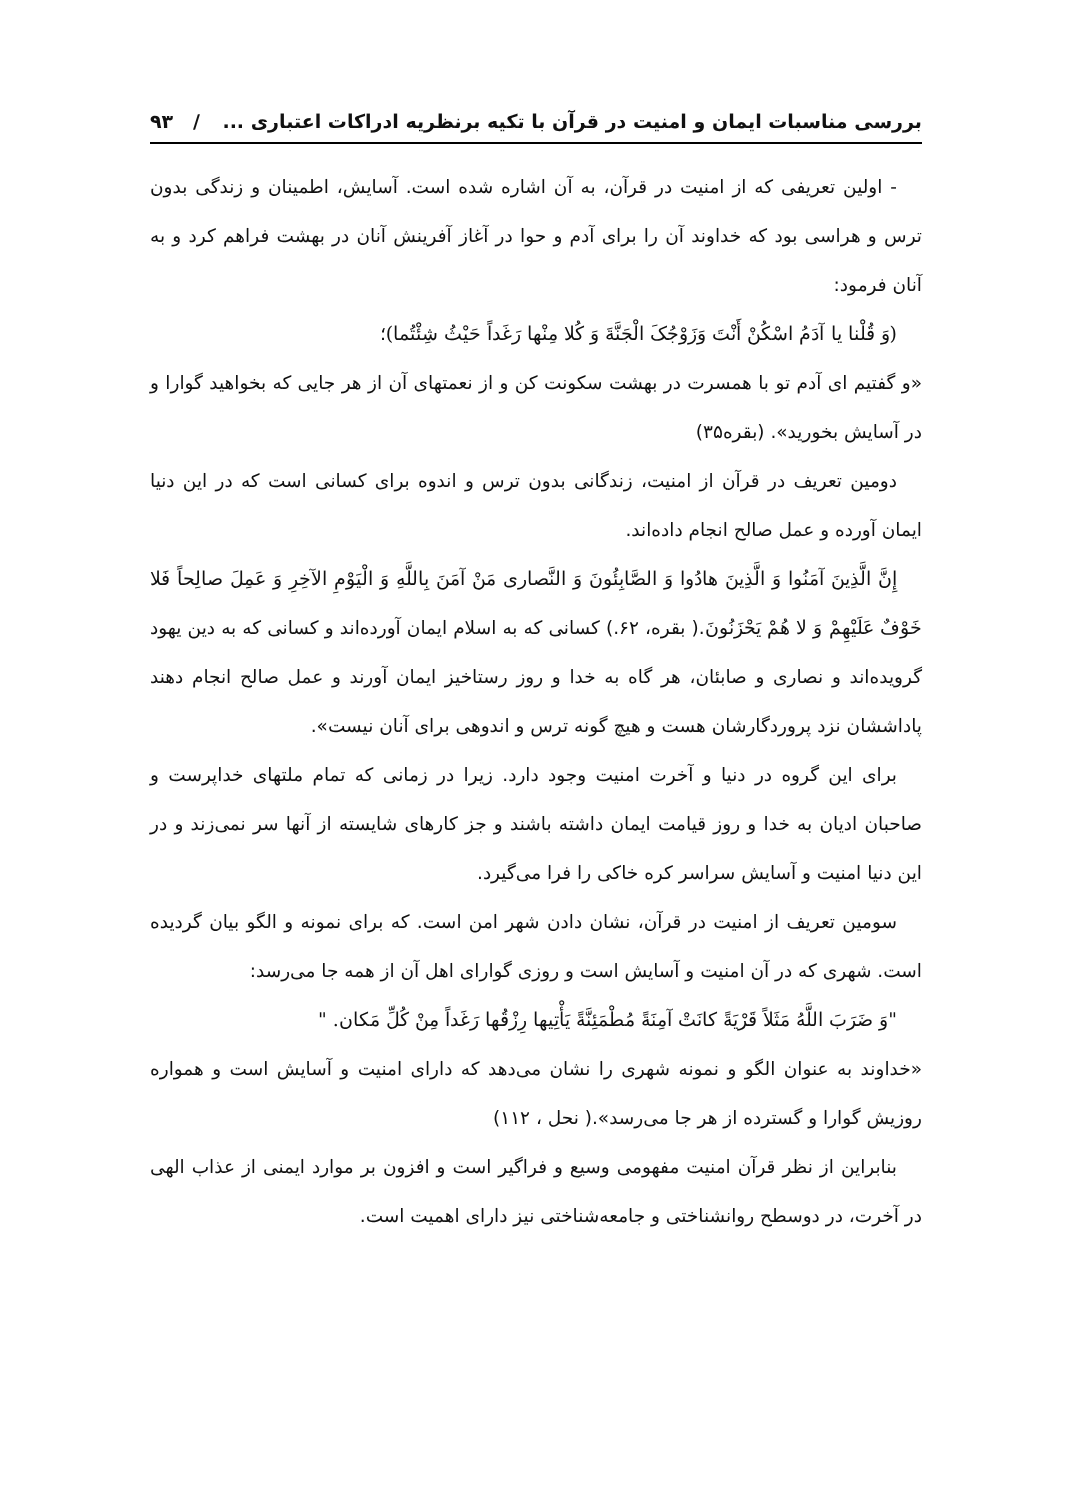بررسی مناسبات ایمان و امنیت در قرآن با تکیه برنظریه ادراکات اعتباری ... / ۹۳
- اولین تعریفی که از امنیت در قرآن، به آن اشاره شده است. آسایش، اطمینان و زندگی بدون ترس و هراسی بود که خداوند آن را برای آدم و حوا در آغاز آفرینش آنان در بهشت فراهم کرد و به آنان فرمود:
(وَ قُلْنا یا آدَمُ اسْکُنْ أَنْتَ وَزَوْجُکَ الْجَنَّةَ وَ کُلا مِنْها رَغَداً حَیْثُ شِئْتُما)؛
«و گفتیم ای آدم تو با همسرت در بهشت سکونت کن و از نعمتهای آن از هر جایی که بخواهید گوارا و در آسایش بخورید». (بقره۳۵)
دومین تعریف در قرآن از امنیت، زندگانی بدون ترس و اندوه برای کسانی است که در این دنیا ایمان آورده و عمل صالح انجام داده‌اند.
إِنَّ الَّذِینَ آمَنُوا وَ الَّذِینَ هادُوا وَ الصَّابِئُونَ وَ النَّصاری مَنْ آمَنَ بِاللَّهِ وَ الْیَوْمِ الآخِرِ وَ عَمِلَ صالِحاً فَلا خَوْفٌ عَلَیْهِمْ وَ لا هُمْ یَحْزَنُونَ.( بقره، ۶۲.) کسانی که به اسلام ایمان آورده‌اند و کسانی که به دین یهود گرویده‌اند و نصاری و صابئان، هر گاه به خدا و روز رستاخیز ایمان آورند و عمل صالح انجام دهند پاداششان نزد پروردگارشان هست و هیچ گونه ترس و اندوهی برای آنان نیست».
برای این گروه در دنیا و آخرت امنیت وجود دارد. زیرا در زمانی که تمام ملتهای خداپرست و صاحبان ادیان به خدا و روز قیامت ایمان داشته باشند و جز کارهای شایسته از آنها سر نمی‌زند و در این دنیا امنیت و آسایش سراسر کره خاکی را فرا می‌گیرد.
سومین تعریف از امنیت در قرآن، نشان دادن شهر امن است. که برای نمونه و الگو بیان گردیده است. شهری که در آن امنیت و آسایش است و روزی گوارای اهل آن از همه جا می‌رسد:
"وَ ضَرَبَ اللَّهُ مَثَلاً قَرْیَةً کانَتْ آمِنَةً مُطْمَئِنَّةً یَأْتِیها رِزْقُها رَغَداً مِنْ کُلِّ مَکان. "
«خداوند به عنوان الگو و نمونه شهری را نشان می‌دهد که دارای امنیت و آسایش است و همواره روزیش گوارا و گسترده از هر جا می‌رسد».( نحل ، ۱۱۲)
بنابراین از نظر قرآن امنیت مفهومی وسیع و فراگیر است و افزون بر موارد ایمنی از عذاب الهی در آخرت، در دوسطح روانشناختی و جامعه‌شناختی نیز دارای اهمیت است.